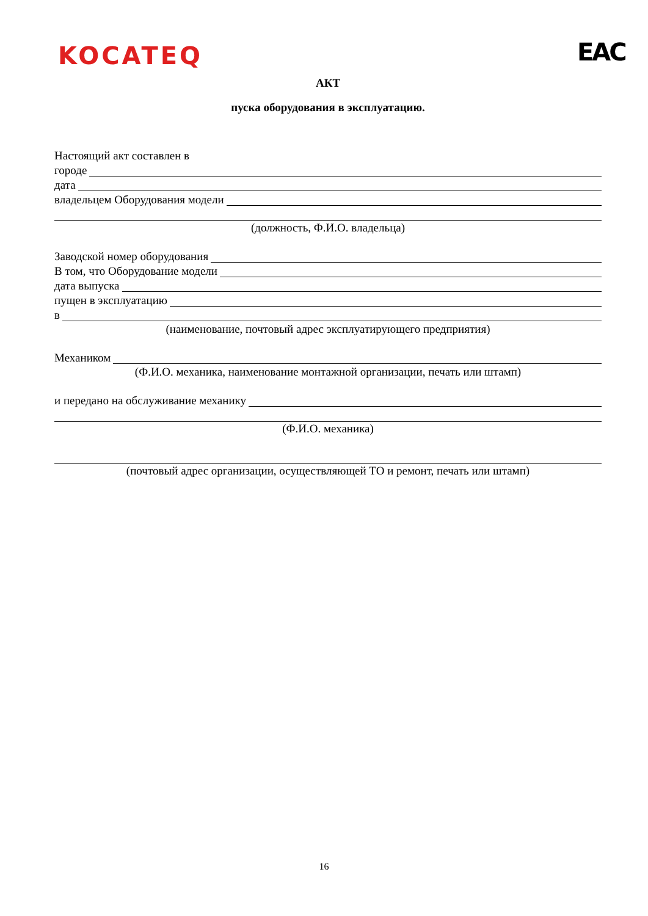KOCATEQ EAC
АКТ
пуска оборудования в эксплуатацию.
Настоящий акт составлен в
городе
дата
владельцем Оборудования модели
(должность, Ф.И.О. владельца)
Заводской номер оборудования
В том, что Оборудование модели
дата выпуска
пущен в эксплуатацию
в
(наименование, почтовый адрес эксплуатирующего предприятия)
Механиком
(Ф.И.О. механика, наименование монтажной организации, печать или штамп)
и передано на обслуживание механику
(Ф.И.О. механика)
(почтовый адрес организации, осуществляющей ТО и ремонт, печать или штамп)
16